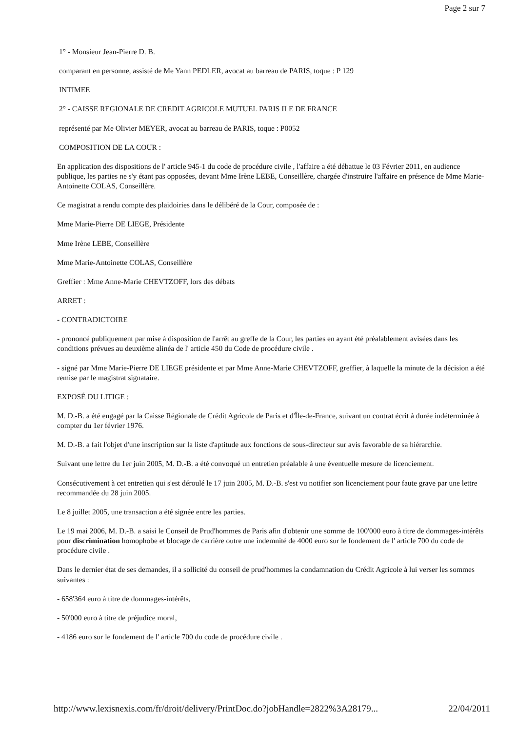Page 2 sur 7
1° - Monsieur Jean-Pierre D. B.
comparant en personne, assisté de Me Yann PEDLER, avocat au barreau de PARIS, toque : P 129
INTIMEE
2° - CAISSE REGIONALE DE CREDIT AGRICOLE MUTUEL PARIS ILE DE FRANCE
représenté par Me Olivier MEYER, avocat au barreau de PARIS, toque : P0052
COMPOSITION DE LA COUR :
En application des dispositions de l' article 945-1 du code de procédure civile , l'affaire a été débattue le 03 Février 2011, en audience publique, les parties ne s'y étant pas opposées, devant Mme Irène LEBE, Conseillère, chargée d'instruire l'affaire en présence de Mme Marie-Antoinette COLAS, Conseillère.
Ce magistrat a rendu compte des plaidoiries dans le délibéré de la Cour, composée de :
Mme Marie-Pierre DE LIEGE, Présidente
Mme Irène LEBE, Conseillère
Mme Marie-Antoinette COLAS, Conseillère
Greffier : Mme Anne-Marie CHEVTZOFF, lors des débats
ARRET :
- CONTRADICTOIRE
- prononcé publiquement par mise à disposition de l'arrêt au greffe de la Cour, les parties en ayant été préalablement avisées dans les conditions prévues au deuxième alinéa de l' article 450 du Code de procédure civile .
- signé par Mme Marie-Pierre DE LIEGE présidente et par Mme Anne-Marie CHEVTZOFF, greffier, à laquelle la minute de la décision a été remise par le magistrat signataire.
EXPOSÉ DU LITIGE :
M. D.-B. a été engagé par la Caisse Régionale de Crédit Agricole de Paris et d'Île-de-France, suivant un contrat écrit à durée indéterminée à compter du 1er février 1976.
M. D.-B. a fait l'objet d'une inscription sur la liste d'aptitude aux fonctions de sous-directeur sur avis favorable de sa hiérarchie.
Suivant une lettre du 1er juin 2005, M. D.-B. a été convoqué un entretien préalable à une éventuelle mesure de licenciement.
Consécutivement à cet entretien qui s'est déroulé le 17 juin 2005, M. D.-B. s'est vu notifier son licenciement pour faute grave par une lettre recommandée du 28 juin 2005.
Le 8 juillet 2005, une transaction a été signée entre les parties.
Le 19 mai 2006, M. D.-B. a saisi le Conseil de Prud'hommes de Paris afin d'obtenir une somme de 100'000 euro à titre de dommages-intérêts pour discrimination homophobe et blocage de carrière outre une indemnité de 4000 euro sur le fondement de l' article 700 du code de procédure civile .
Dans le dernier état de ses demandes, il a sollicité du conseil de prud'hommes la condamnation du Crédit Agricole à lui verser les sommes suivantes :
- 658'364 euro à titre de dommages-intérêts,
- 50'000 euro à titre de préjudice moral,
- 4186 euro sur le fondement de l' article 700 du code de procédure civile .
http://www.lexisnexis.com/fr/droit/delivery/PrintDoc.do?jobHandle=2822%3A28179... 22/04/2011